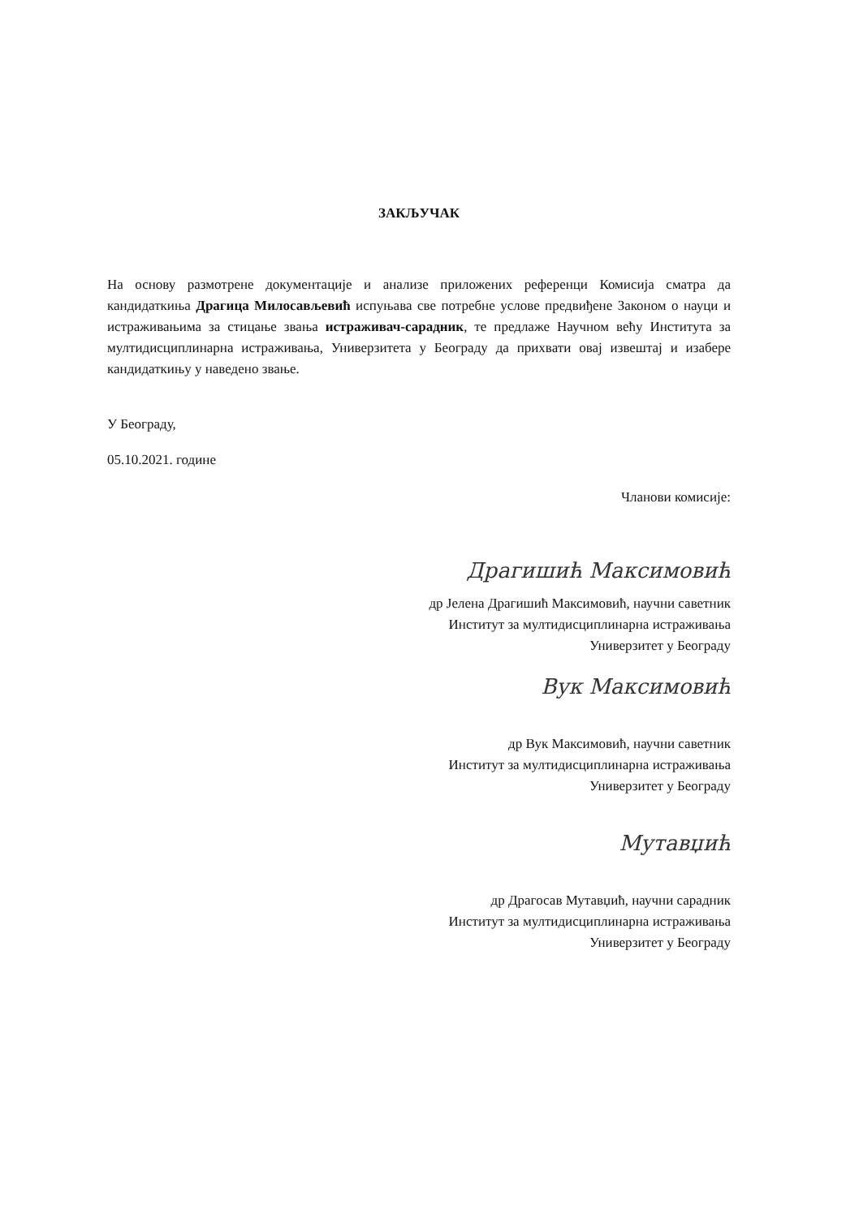ЗАКЉУЧАК
На основу размотрене документације и анализе приложених референци Комисија сматра да кандидаткиња Драгица Милосављевић испуњава све потребне услове предвиђене Законом о науци и истраживањима за стицање звања истраживач-сарадник, те предлаже Научном већу Института за мултидисциплинарна истраживања, Универзитета у Београду да прихвати овај извештај и изабере кандидаткињу у наведено звање.
У Београду,
05.10.2021. године
Чланови комисије:
Драгишић Максимовић
др Јелена Драгишић Максимовић, научни саветник
Институт за мултидисциплинарна истраживања
Универзитет у Београду
Вук Максимовић
др Вук Максимовић, научни саветник
Институт за мултидисциплинарна истраживања
Универзитет у Београду
Мутавџић
др Драгосав Мутавџић, научни сарадник
Институт за мултидисциплинарна истраживања
Универзитет у Београду